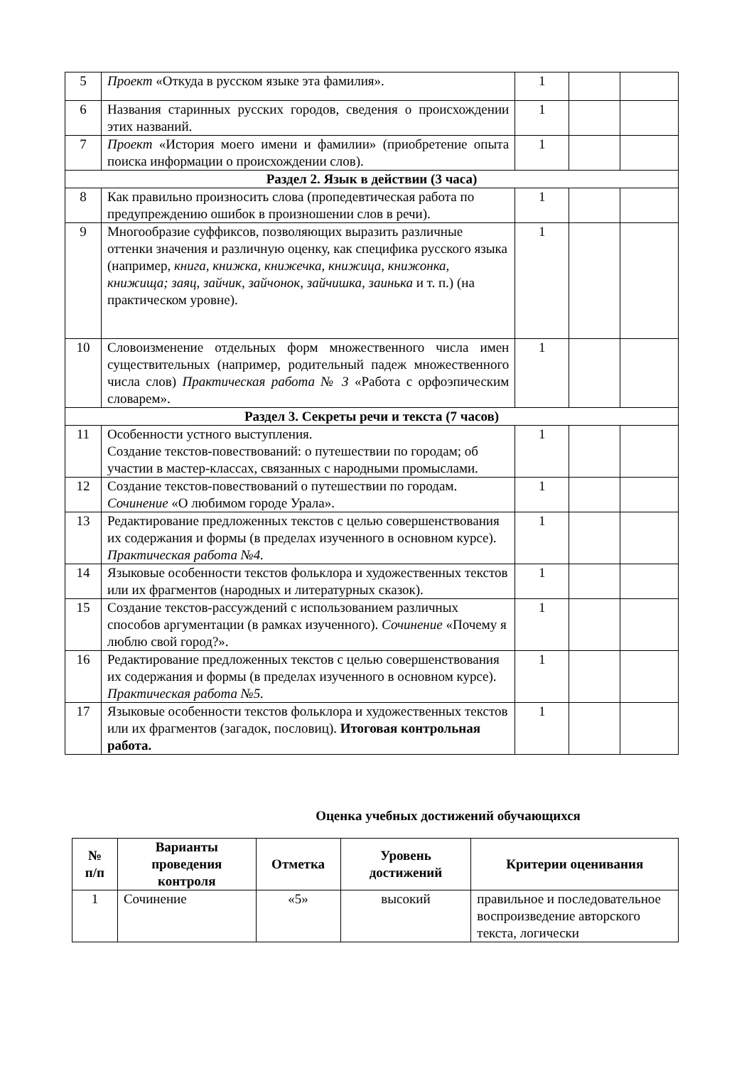| 5 | Проект «Откуда в русском языке эта фамилия». | 1 | | |
| 6 | Названия старинных русских городов, сведения о происхождении этих названий. | 1 | | |
| 7 | Проект «История моего имени и фамилии» (приобретение опыта поиска информации о происхождении слов). | 1 | | |
| Раздел 2. Язык в действии (3 часа) | | | | |
| 8 | Как правильно произносить слова (пропедевтическая работа по предупреждению ошибок в произношении слов в речи). | 1 | | |
| 9 | Многообразие суффиксов, позволяющих выразить различные оттенки значения и различную оценку, как специфика русского языка (например, книга, книжка, книжечка, книжица, книжонка, книжища; заяц, зайчик, зайчонок, зайчишка, заинька и т. п.) (на практическом уровне). | 1 | | |
| 10 | Словоизменение отдельных форм множественного числа имен существительных (например, родительный падеж множественного числа слов) Практическая работа № 3 «Работа с орфоэпическим словарем». | 1 | | |
| Раздел 3. Секреты речи и текста (7 часов) | | | | |
| 11 | Особенности устного выступления. Создание текстов-повествований: о путешествии по городам; об участии в мастер-классах, связанных с народными промыслами. | 1 | | |
| 12 | Создание текстов-повествований о путешествии по городам. Сочинение «О любимом городе Урала». | 1 | | |
| 13 | Редактирование предложенных текстов с целью совершенствования их содержания и формы (в пределах изученного в основном курсе). Практическая работа №4. | 1 | | |
| 14 | Языковые особенности текстов фольклора и художественных текстов или их фрагментов (народных и литературных сказок). | 1 | | |
| 15 | Создание текстов-рассуждений с использованием различных способов аргументации (в рамках изученного). Сочинение «Почему я люблю свой город?». | 1 | | |
| 16 | Редактирование предложенных текстов с целью совершенствования их содержания и формы (в пределах изученного в основном курсе). Практическая работа №5. | 1 | | |
| 17 | Языковые особенности текстов фольклора и художественных текстов или их фрагментов (загадок, пословиц). Итоговая контрольная работа. | 1 | | |
Оценка учебных достижений обучающихся
| № п/п | Варианты проведения контроля | Отметка | Уровень достижений | Критерии оценивания |
| --- | --- | --- | --- | --- |
| 1 | Сочинение | «5» | высокий | правильное и последовательное воспроизведение авторского текста, логически |